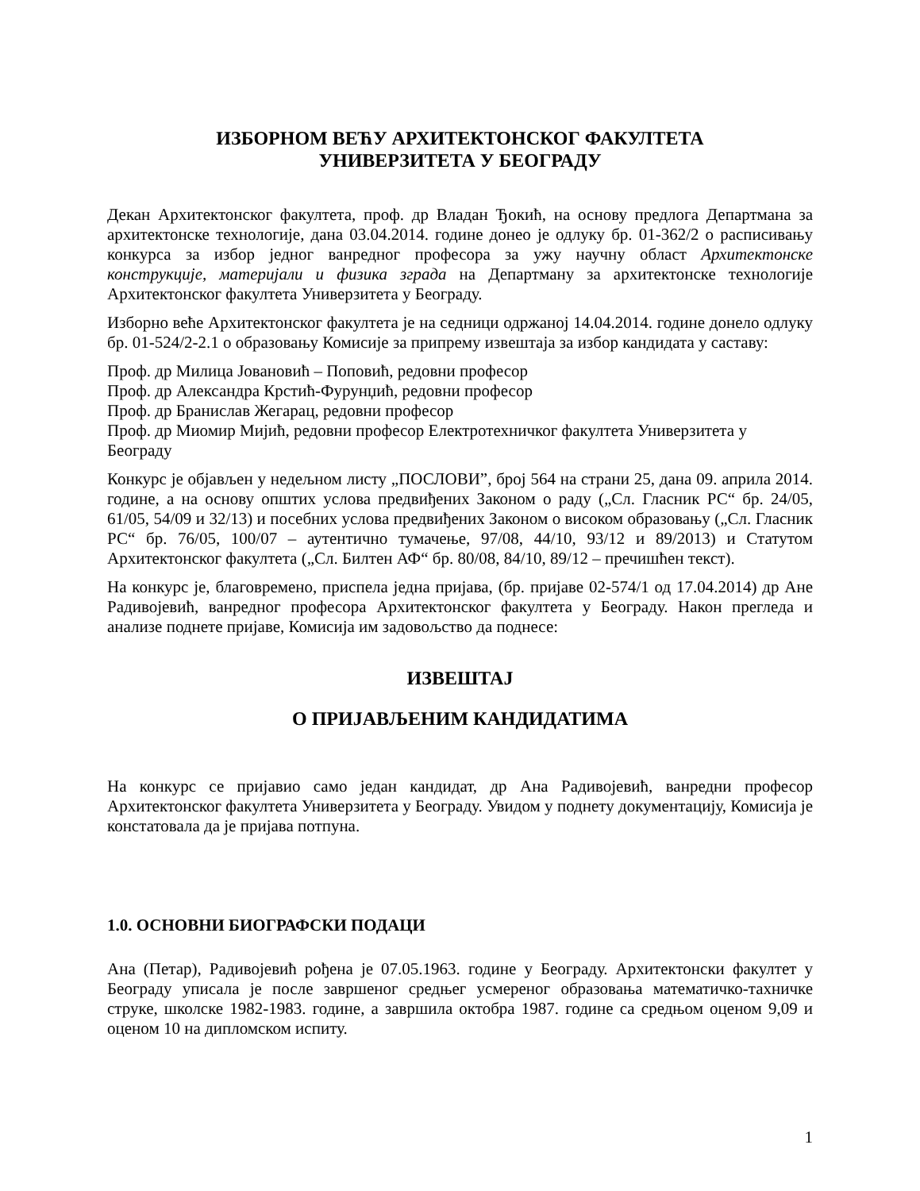ИЗБОРНОМ ВЕЋУ АРХИТЕКТОНСКОГ ФАКУЛТЕТА
УНИВЕРЗИТЕТА У БЕОГРАДУ
Декан Архитектонског факултета, проф. др Владан Ђокић, на основу предлога Департмана за архитектонске технологије, дана 03.04.2014. године донео је одлуку бр. 01-362/2 о расписивању конкурса за избор једног ванредног професора за ужу научну област Архитектонске конструкције, материјали и физика зграда на Департману за архитектонске технологије Архитектонског факултета Универзитета у Београду.
Изборно веће Архитектонског факултета је на седници одржаној 14.04.2014. године донело одлуку бр. 01-524/2-2.1 о образовању Комисије за припрему извештаја за избор кандидата у саставу:
Проф. др Милица Јовановић – Поповић, редовни професор
Проф. др Александра Крстић-Фурунџић, редовни професор
Проф. др Бранислав Жегарац, редовни професор
Проф. др Миомир Мијић, редовни професор Електротехничког факултета Универзитета у Београду
Конкурс је објављен у недељном листу „ПОСЛОВИ”, број 564 на страни 25, дана 09. априла 2014. године, а на основу општих услова предвиђених Законом о раду („Сл. Гласник РС“ бр. 24/05, 61/05, 54/09 и 32/13) и посебних услова предвиђених Законом о високом образовању („Сл. Гласник РС“ бр. 76/05, 100/07 – аутентично тумачење, 97/08, 44/10, 93/12 и 89/2013) и Статутом Архитектонског факултета („Сл. Билтен АФ“ бр. 80/08, 84/10, 89/12 – пречишћен текст).
На конкурс је, благовремено, приспела једна пријава, (бр. пријаве 02-574/1 од 17.04.2014) др Ане Радивојевић, ванредног професора Архитектонског факултета у Београду. Након прегледа и анализе поднете пријаве, Комисија им задовољство да поднесе:
ИЗВЕШТАЈ
О ПРИЈАВЉЕНИМ КАНДИДАТИМА
На конкурс се пријавио само један кандидат, др Ана Радивојевић, ванредни професор Архитектонског факултета Универзитета у Београду. Увидом у поднету документацију, Комисија је констатовала да је пријава потпуна.
1.0. ОСНОВНИ БИОГРАФСКИ ПОДАЦИ
Ана (Петар), Радивојевић рођена је 07.05.1963. године у Београду. Архитектонски факултет у Београду уписала је после завршеног средњег усмереног образовања математичко-тахничке струке, школске 1982-1983. године, а завршила октобра 1987. године са средњом оценом 9,09 и оценом 10 на дипломском испиту.
1